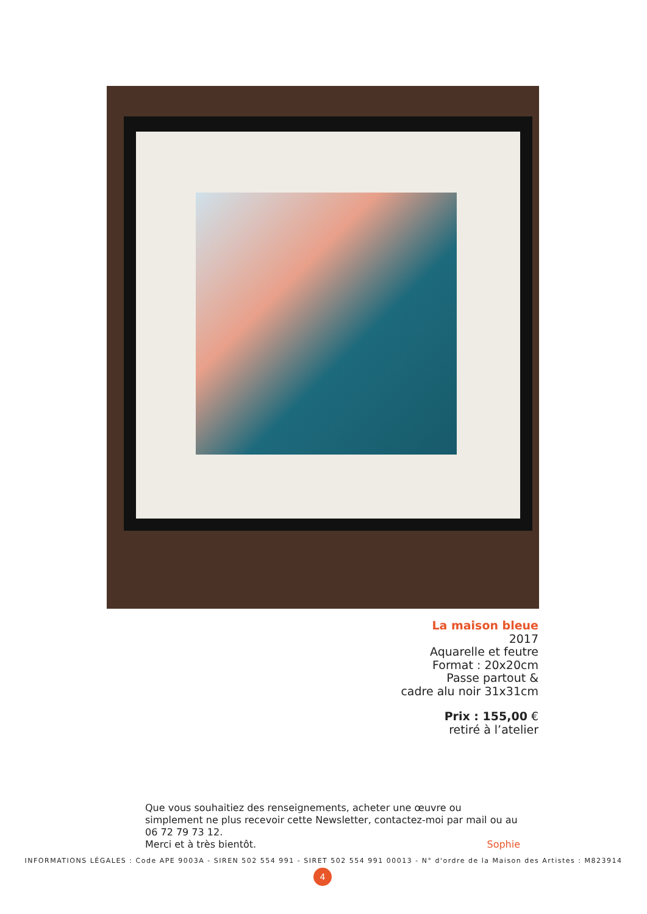La maison bleue
2017
Aquarelle et feutre
Format : 20x20cm
Passe partout &
cadre alu noir 31x31cm
Prix : 155,00 €
retiré à l’atelier
Que vous souhaitiez des renseignements, acheter une œuvre ou simplement ne plus recevoir cette Newsletter, contactez-moi par mail ou au 06 72 79 73 12.
Merci et à très bientôt. Sophie
INFORMATIONS LÉGALES : Code APE 9003A - SIREN 502 554 991 - SIRET 502 554 991 00013 - N° d'ordre de la Maison des Artistes : M823914
4